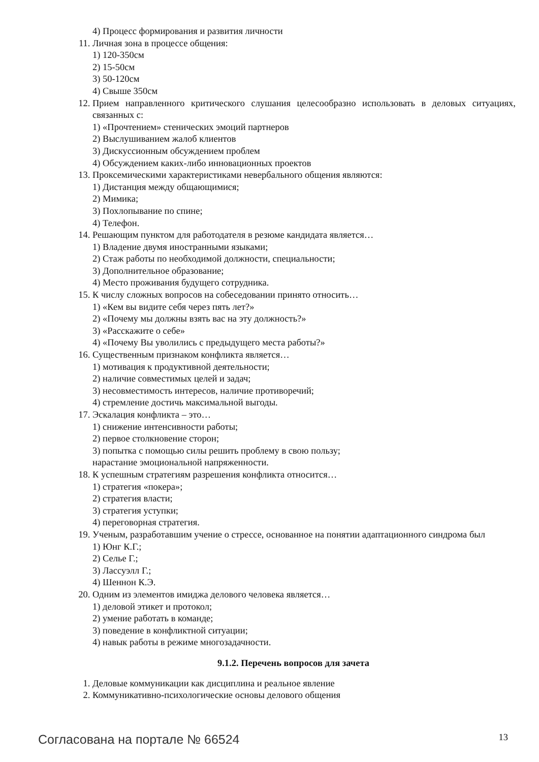4) Процесс формирования и развития личности
11. Личная зона в процессе общения:
1) 120-350см
2) 15-50см
3) 50-120см
4) Свыше 350см
12. Прием направленного критического слушания целесообразно использовать в деловых ситуациях, связанных с:
1) «Прочтением» стенических эмоций партнеров
2) Выслушиванием жалоб клиентов
3) Дискуссионным обсуждением проблем
4) Обсуждением каких-либо инновационных проектов
13. Проксемическими характеристиками невербального общения являются:
1) Дистанция между общающимися;
2) Мимика;
3) Похлопывание по спине;
4) Телефон.
14. Решающим пунктом для работодателя в резюме кандидата является…
1) Владение двумя иностранными языками;
2) Стаж работы по необходимой должности, специальности;
3) Дополнительное образование;
4) Место проживания будущего сотрудника.
15. К числу сложных вопросов на собеседовании принято относить…
1) «Кем вы видите себя через пять лет?»
2) «Почему мы должны взять вас на эту должность?»
3) «Расскажите о себе»
4) «Почему Вы уволились с предыдущего места работы?»
16. Существенным признаком конфликта является…
1) мотивация к продуктивной деятельности;
2) наличие совместимых целей и задач;
3) несовместимость интересов, наличие противоречий;
4) стремление достичь максимальной выгоды.
17. Эскалация конфликта – это…
1) снижение интенсивности работы;
2) первое столкновение сторон;
3) попытка с помощью силы решить проблему в свою пользу;
нарастание эмоциональной напряженности.
18. К успешным стратегиям разрешения конфликта относится…
1) стратегия «покера»;
2) стратегия власти;
3) стратегия уступки;
4) переговорная стратегия.
19. Ученым, разработавшим учение о стрессе, основанное на понятии адаптационного синдрома был
1) Юнг К.Г.;
2) Селье Г.;
3) Лассуэлл Г.;
4) Шеннон К.Э.
20. Одним из элементов имиджа делового человека является…
1) деловой этикет и протокол;
2) умение работать в команде;
3) поведение в конфликтной ситуации;
4) навык работы в режиме многозадачности.
9.1.2. Перечень вопросов для зачета
1. Деловые коммуникации как дисциплина и реальное явление
2. Коммуникативно-психологические основы делового общения
Согласована на портале № 66524 13